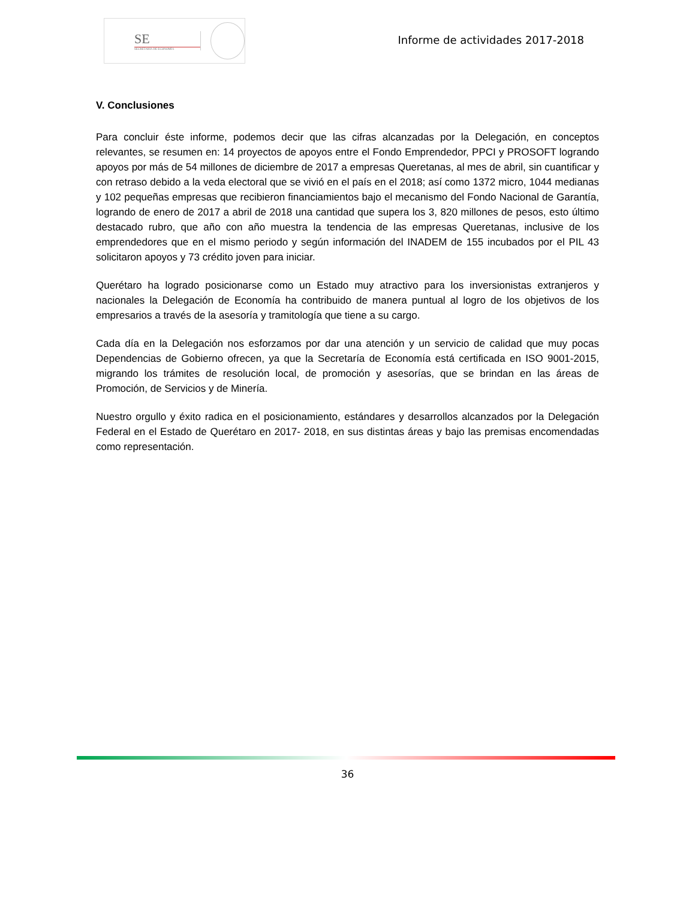SE
SECRETARÍA DE ECONOMÍA
Informe de actividades 2017-2018
V. Conclusiones
Para concluir éste informe, podemos decir que las cifras alcanzadas por la Delegación, en conceptos relevantes, se resumen en: 14 proyectos de apoyos entre el Fondo Emprendedor, PPCI y PROSOFT logrando apoyos por más de 54 millones de diciembre de 2017 a empresas Queretanas, al mes de abril, sin cuantificar y con retraso debido a la veda electoral que se vivió en el país en el 2018; así como 1372 micro, 1044 medianas y 102 pequeñas empresas que recibieron financiamientos bajo el mecanismo del Fondo Nacional de Garantía, logrando de enero de 2017 a abril de 2018 una cantidad que supera los 3, 820 millones de pesos, esto último destacado rubro, que año con año muestra la tendencia de las empresas Queretanas, inclusive de los emprendedores que en el mismo periodo y según información del INADEM de 155 incubados por el PIL 43 solicitaron apoyos y 73 crédito joven para iniciar.
Querétaro ha logrado posicionarse como un Estado muy atractivo para los inversionistas extranjeros y nacionales la Delegación de Economía ha contribuido de manera puntual al logro de los objetivos de los empresarios a través de la asesoría y tramitología que tiene a su cargo.
Cada día en la Delegación nos esforzamos por dar una atención y un servicio de calidad que muy pocas Dependencias de Gobierno ofrecen, ya que la Secretaría de Economía está certificada en ISO 9001-2015, migrando los trámites de resolución local, de promoción y asesorías, que se brindan en las áreas de Promoción, de Servicios y de Minería.
Nuestro orgullo y éxito radica en el posicionamiento, estándares y desarrollos alcanzados por la Delegación Federal en el Estado de Querétaro en 2017- 2018, en sus distintas áreas y bajo las premisas encomendadas como representación.
36